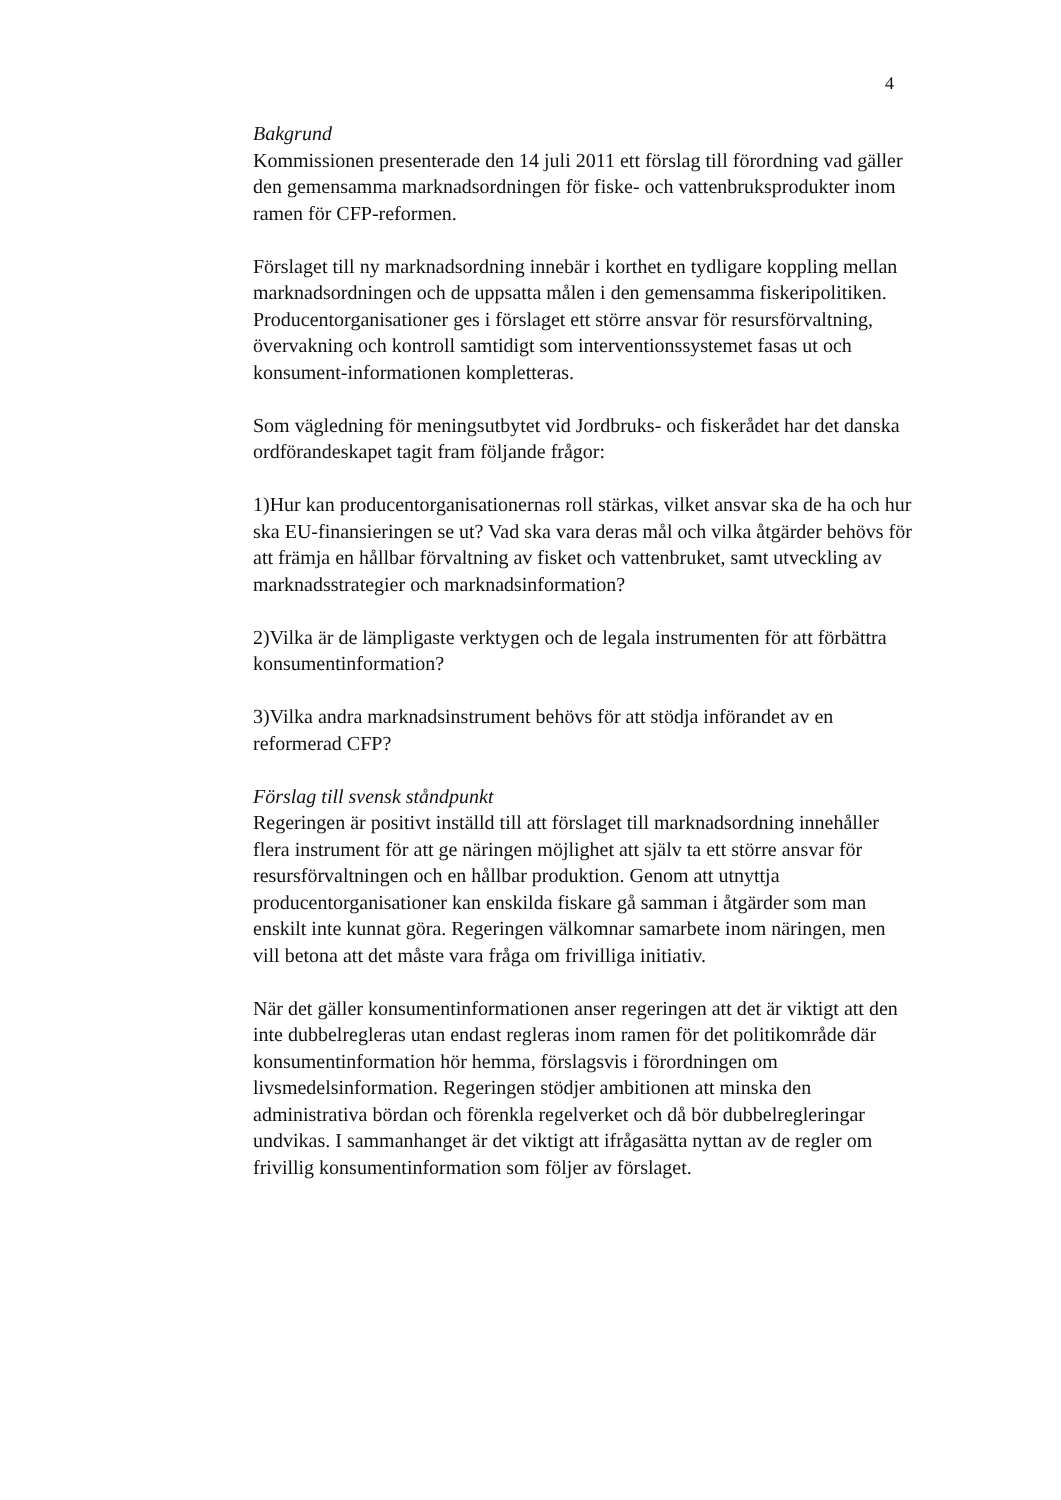4
Bakgrund
Kommissionen presenterade den 14 juli 2011 ett förslag till förordning vad gäller den gemensamma marknadsordningen för fiske- och vattenbruksprodukter inom ramen för CFP-reformen.
Förslaget till ny marknadsordning innebär i korthet en tydligare koppling mellan marknadsordningen och de uppsatta målen i den gemensamma fiskeripolitiken. Producentorganisationer ges i förslaget ett större ansvar för resursförvaltning, övervakning och kontroll samtidigt som interventionssystemet fasas ut och konsument-informationen kompletteras.
Som vägledning för meningsutbytet vid Jordbruks- och fiskerådet har det danska ordförandeskapet tagit fram följande frågor:
1)Hur kan producentorganisationernas roll stärkas, vilket ansvar ska de ha och hur ska EU-finansieringen se ut? Vad ska vara deras mål och vilka åtgärder behövs för att främja en hållbar förvaltning av fisket och vattenbruket, samt utveckling av marknadsstrategier och marknadsinformation?
2)Vilka är de lämpligaste verktygen och de legala instrumenten för att förbättra konsumentinformation?
3)Vilka andra marknadsinstrument behövs för att stödja införandet av en reformerad CFP?
Förslag till svensk ståndpunkt
Regeringen är positivt inställd till att förslaget till marknadsordning innehåller flera instrument för att ge näringen möjlighet att själv ta ett större ansvar för resursförvaltningen och en hållbar produktion. Genom att utnyttja producentorganisationer kan enskilda fiskare gå samman i åtgärder som man enskilt inte kunnat göra. Regeringen välkomnar samarbete inom näringen, men vill betona att det måste vara fråga om frivilliga initiativ.
När det gäller konsumentinformationen anser regeringen att det är viktigt att den inte dubbelregleras utan endast regleras inom ramen för det politikområde där konsumentinformation hör hemma, förslagsvis i förordningen om livsmedelsinformation. Regeringen stödjer ambitionen att minska den administrativa bördan och förenkla regelverket och då bör dubbelregleringar undvikas. I sammanhanget är det viktigt att ifrågasätta nyttan av de regler om frivillig konsumentinformation som följer av förslaget.